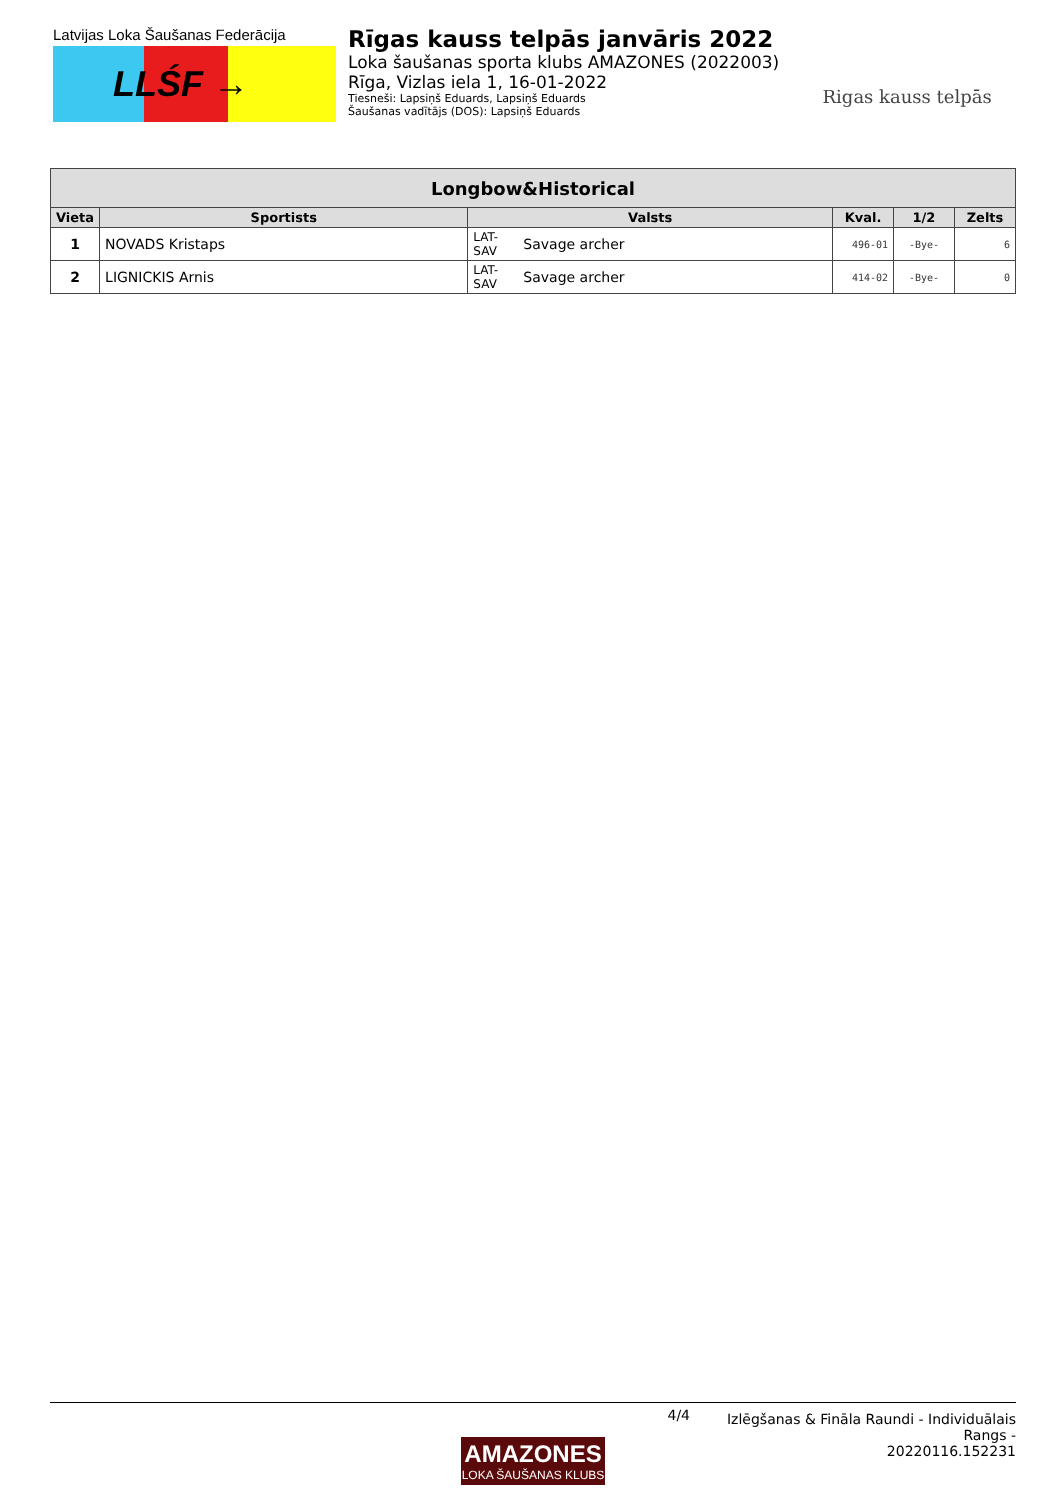Latvijas Loka Šaušanas Federācija
LLŚF →
Rīgas kauss telpās janvāris 2022
Loka šaušanas sporta klubs AMAZONES (2022003)
Rīga, Vizlas iela 1, 16-01-2022
Tiesneši: Lapsiņš Eduards, Lapsiņš Eduards
Šaušanas vadītājs (DOS): Lapsiņš Eduards
Rigas kauss telpās
| Longbow&Historical | | | | | | |
| --- | --- | --- | --- | --- | --- | --- |
| Vieta | Sportists | Valsts | | Kval. | 1/2 | Zelts |
| 1 | NOVADS Kristaps | LAT-SAV | Savage archer | 496-01 | -Bye- | 6 |
| 2 | LIGNICKIS Arnis | LAT-SAV | Savage archer | 414-02 | -Bye- | 0 |
4/4
Izlēgšanas & Fināla Raundi - Individuālais Rangs -
20220116.152231
AMAZONES
LOKA ŠAUŠANAS KLUBS